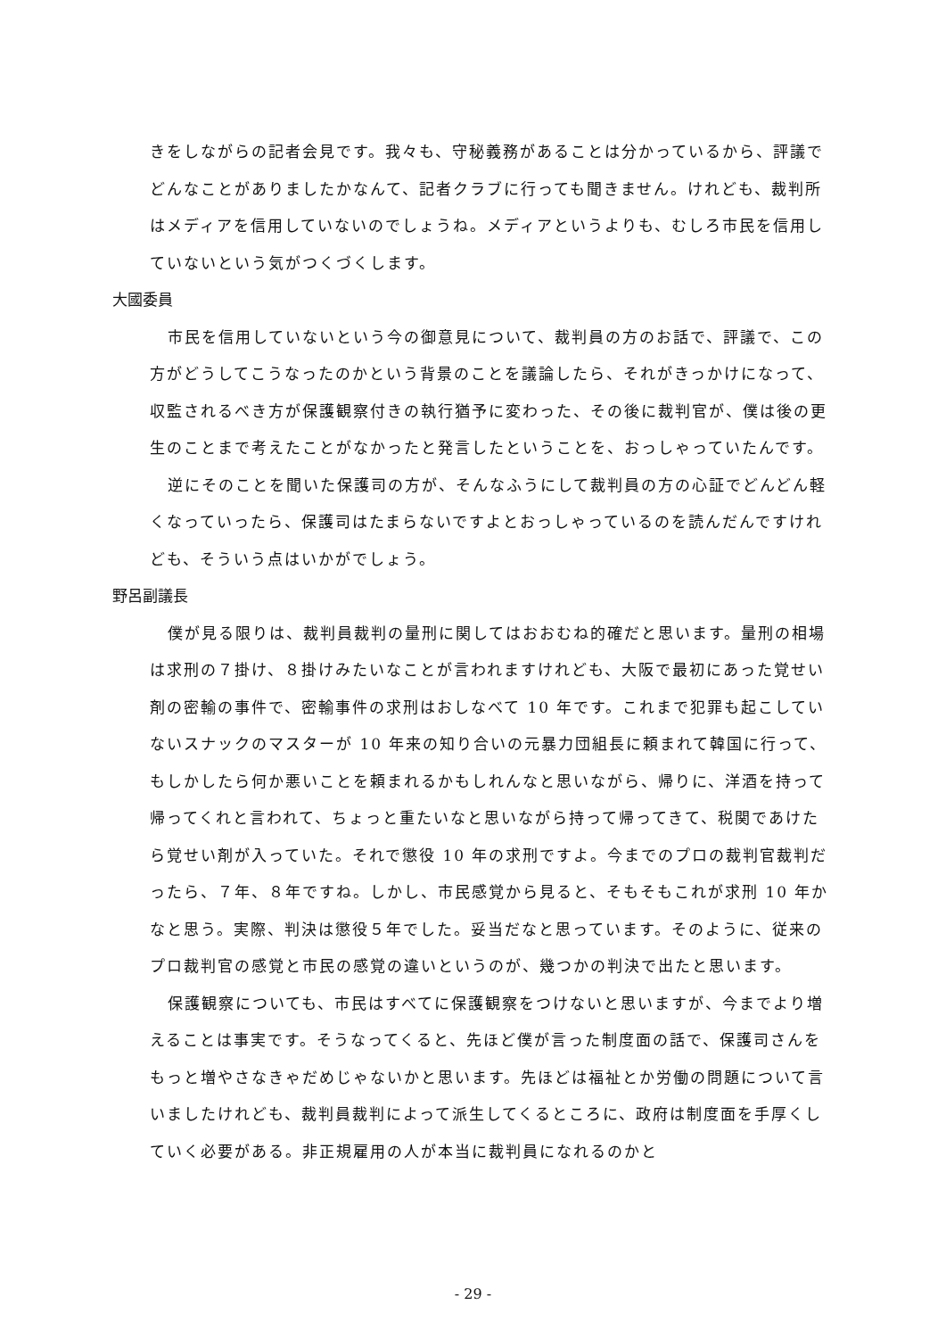きをしながらの記者会見です。我々も、守秘義務があることは分かっているから、評議でどんなことがありましたかなんて、記者クラブに行っても聞きません。けれども、裁判所はメディアを信用していないのでしょうね。メディアというよりも、むしろ市民を信用していないという気がつくづくします。
大國委員
市民を信用していないという今の御意見について、裁判員の方のお話で、評議で、この方がどうしてこうなったのかという背景のことを議論したら、それがきっかけになって、収監されるべき方が保護観察付きの執行猶予に変わった、その後に裁判官が、僕は後の更生のことまで考えたことがなかったと発言したということを、おっしゃっていたんです。
逆にそのことを聞いた保護司の方が、そんなふうにして裁判員の方の心証でどんどん軽くなっていったら、保護司はたまらないですよとおっしゃっているのを読んだんですけれども、そういう点はいかがでしょう。
野呂副議長
僕が見る限りは、裁判員裁判の量刑に関してはおおむね的確だと思います。量刑の相場は求刑の７掛け、８掛けみたいなことが言われますけれども、大阪で最初にあった覚せい剤の密輸の事件で、密輸事件の求刑はおしなべて 10 年です。これまで犯罪も起こしていないスナックのマスターが 10 年来の知り合いの元暴力団組長に頼まれて韓国に行って、もしかしたら何か悪いことを頼まれるかもしれんなと思いながら、帰りに、洋酒を持って帰ってくれと言われて、ちょっと重たいなと思いながら持って帰ってきて、税関であけたら覚せい剤が入っていた。それで懲役 10 年の求刑ですよ。今までのプロの裁判官裁判だったら、７年、８年ですね。しかし、市民感覚から見ると、そもそもこれが求刑 10 年かなと思う。実際、判決は懲役５年でした。妥当だなと思っています。そのように、従来のプロ裁判官の感覚と市民の感覚の違いというのが、幾つかの判決で出たと思います。
保護観察についても、市民はすべてに保護観察をつけないと思いますが、今までより増えることは事実です。そうなってくると、先ほど僕が言った制度面の話で、保護司さんをもっと増やさなきゃだめじゃないかと思います。先ほどは福祉とか労働の問題について言いましたけれども、裁判員裁判によって派生してくるところに、政府は制度面を手厚くしていく必要がある。非正規雇用の人が本当に裁判員になれるのかと
- 29 -